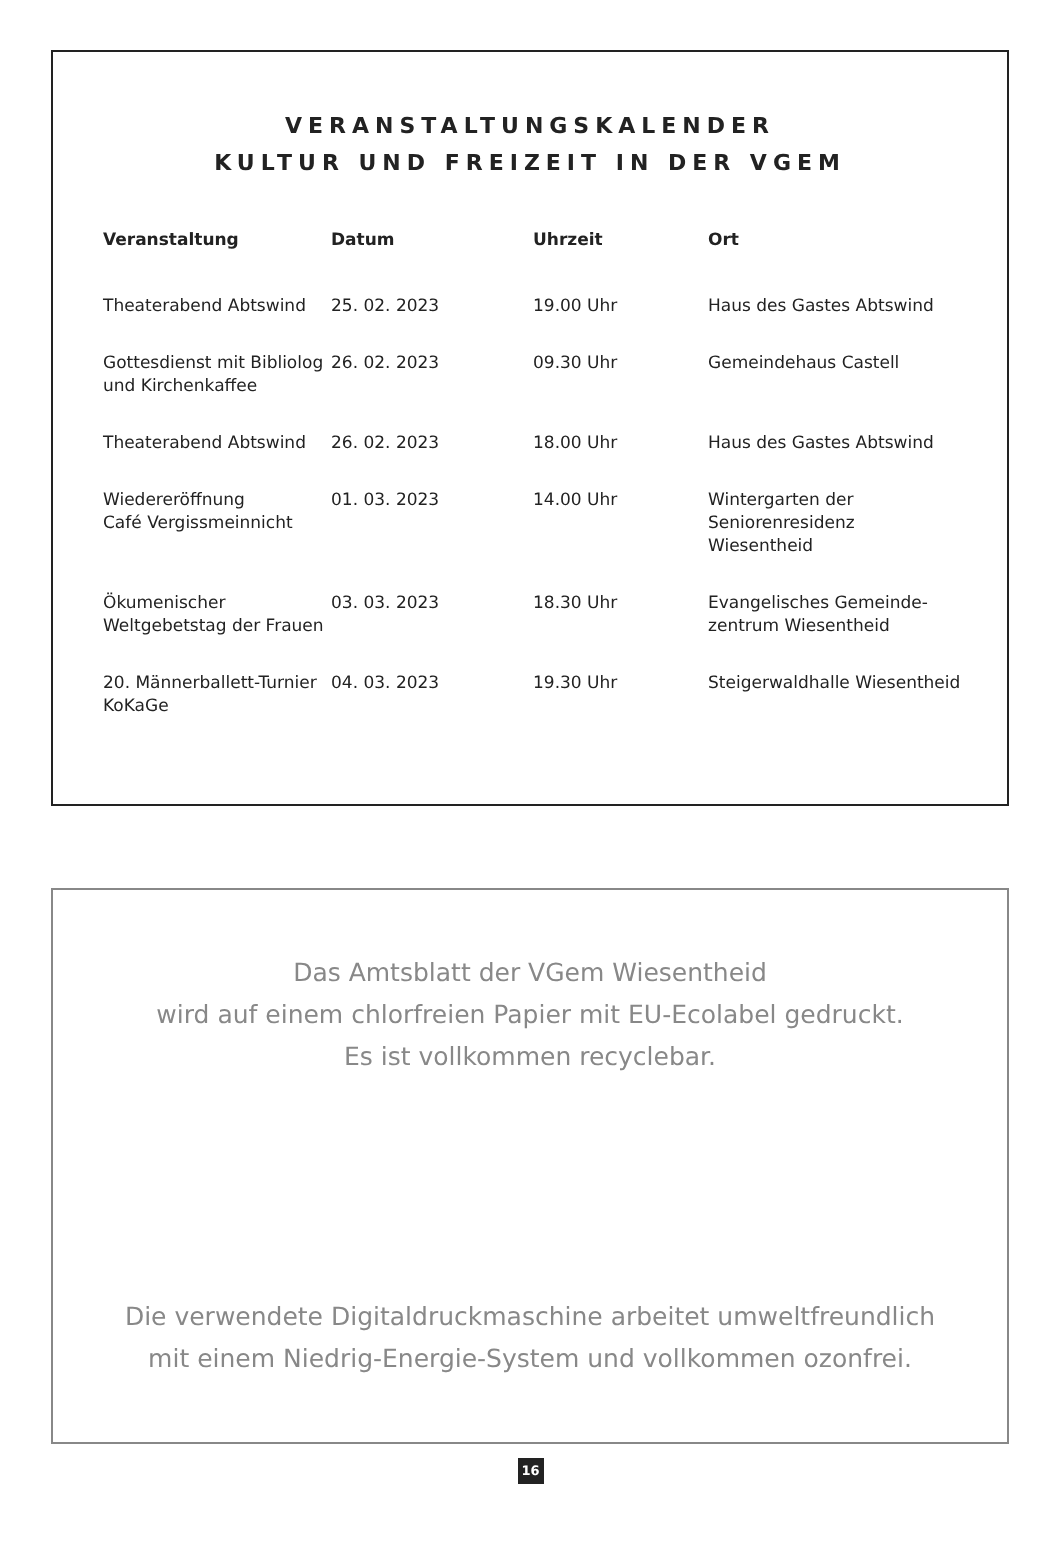VERANSTALTUNGSKALENDER
KULTUR UND FREIZEIT IN DER VGEM
| Veranstaltung | Datum | Uhrzeit | Ort |
| --- | --- | --- | --- |
| Theaterabend Abtswind | 25. 02. 2023 | 19.00 Uhr | Haus des Gastes Abtswind |
| Gottesdienst mit Bibliolog und Kirchenkaffee | 26. 02. 2023 | 09.30 Uhr | Gemeindehaus Castell |
| Theaterabend Abtswind | 26. 02. 2023 | 18.00 Uhr | Haus des Gastes Abtswind |
| Wiedereröffnung Café Vergissmeinnicht | 01. 03. 2023 | 14.00 Uhr | Wintergarten der Seniorenresidenz Wiesentheid |
| Ökumenischer Weltgebetstag der Frauen | 03. 03. 2023 | 18.30 Uhr | Evangelisches Gemeinde- zentrum Wiesentheid |
| 20. Männerballett-Turnier KoKaGe | 04. 03. 2023 | 19.30 Uhr | Steigerwaldhalle Wiesentheid |
Das Amtsblatt der VGem Wiesentheid
wird auf einem chlorfreien Papier mit EU-Ecolabel gedruckt.
Es ist vollkommen recyclebar.
Die verwendete Digitaldruckmaschine arbeitet umweltfreundlich
mit einem Niedrig-Energie-System und vollkommen ozonfrei.
16